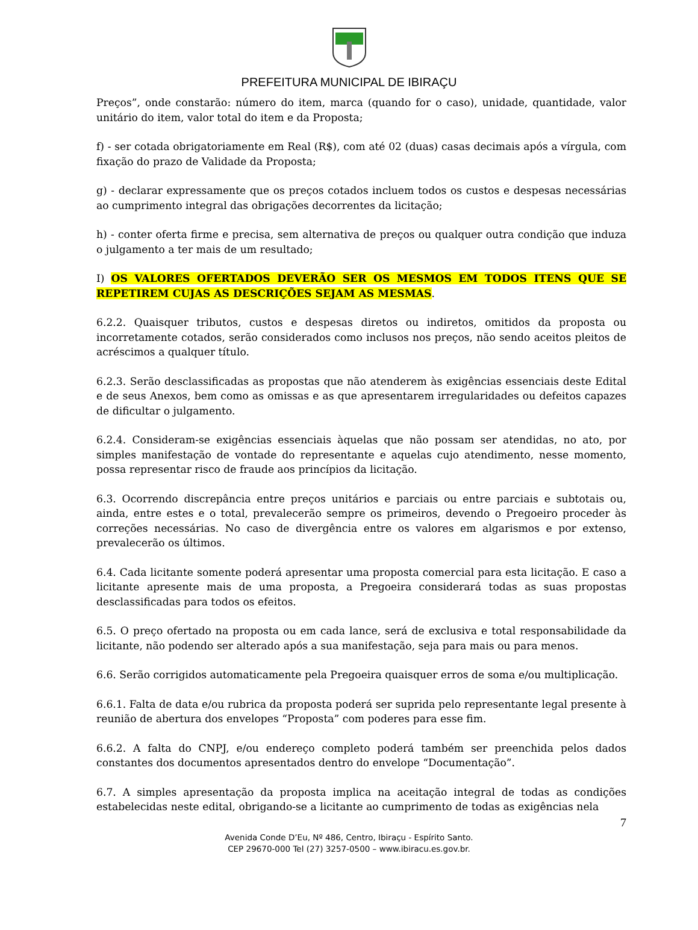PREFEITURA MUNICIPAL DE IBIRAÇU
Preços”, onde constarão: número do item, marca (quando for o caso), unidade, quantidade, valor unitário do item, valor total do item e da Proposta;
f) - ser cotada obrigatoriamente em Real (R$), com até 02 (duas) casas decimais após a vírgula, com fixação do prazo de Validade da Proposta;
g) - declarar expressamente que os preços cotados incluem todos os custos e despesas necessárias ao cumprimento integral das obrigações decorrentes da licitação;
h) - conter oferta firme e precisa, sem alternativa de preços ou qualquer outra condição que induza o julgamento a ter mais de um resultado;
I) OS VALORES OFERTADOS DEVERÃO SER OS MESMOS EM TODOS ITENS QUE SE REPETIREM CUJAS AS DESCRIÇÕES SEJAM AS MESMAS.
6.2.2. Quaisquer tributos, custos e despesas diretos ou indiretos, omitidos da proposta ou incorretamente cotados, serão considerados como inclusos nos preços, não sendo aceitos pleitos de acréscimos a qualquer título.
6.2.3. Serão desclassificadas as propostas que não atenderem às exigências essenciais deste Edital e de seus Anexos, bem como as omissas e as que apresentarem irregularidades ou defeitos capazes de dificultar o julgamento.
6.2.4. Consideram-se exigências essenciais àquelas que não possam ser atendidas, no ato, por simples manifestação de vontade do representante e aquelas cujo atendimento, nesse momento, possa representar risco de fraude aos princípios da licitação.
6.3. Ocorrendo discrepância entre preços unitários e parciais ou entre parciais e subtotais ou, ainda, entre estes e o total, prevalecerão sempre os primeiros, devendo o Pregoeiro proceder às correções necessárias. No caso de divergência entre os valores em algarismos e por extenso, prevalecerão os últimos.
6.4. Cada licitante somente poderá apresentar uma proposta comercial para esta licitação. E caso a licitante apresente mais de uma proposta, a Pregoeira considerará todas as suas propostas desclassificadas para todos os efeitos.
6.5. O preço ofertado na proposta ou em cada lance, será de exclusiva e total responsabilidade da licitante, não podendo ser alterado após a sua manifestação, seja para mais ou para menos.
6.6. Serão corrigidos automaticamente pela Pregoeira quaisquer erros de soma e/ou multiplicação.
6.6.1. Falta de data e/ou rubrica da proposta poderá ser suprida pelo representante legal presente à reunião de abertura dos envelopes “Proposta” com poderes para esse fim.
6.6.2. A falta do CNPJ, e/ou endereço completo poderá também ser preenchida pelos dados constantes dos documentos apresentados dentro do envelope “Documentação”.
6.7. A simples apresentação da proposta implica na aceitação integral de todas as condições estabelecidas neste edital, obrigando-se a licitante ao cumprimento de todas as exigências nela
7
Avenida Conde D’Eu, Nº 486, Centro, Ibiraçu - Espírito Santo.
CEP 29670-000 Tel (27) 3257-0500 – www.ibiracu.es.gov.br.